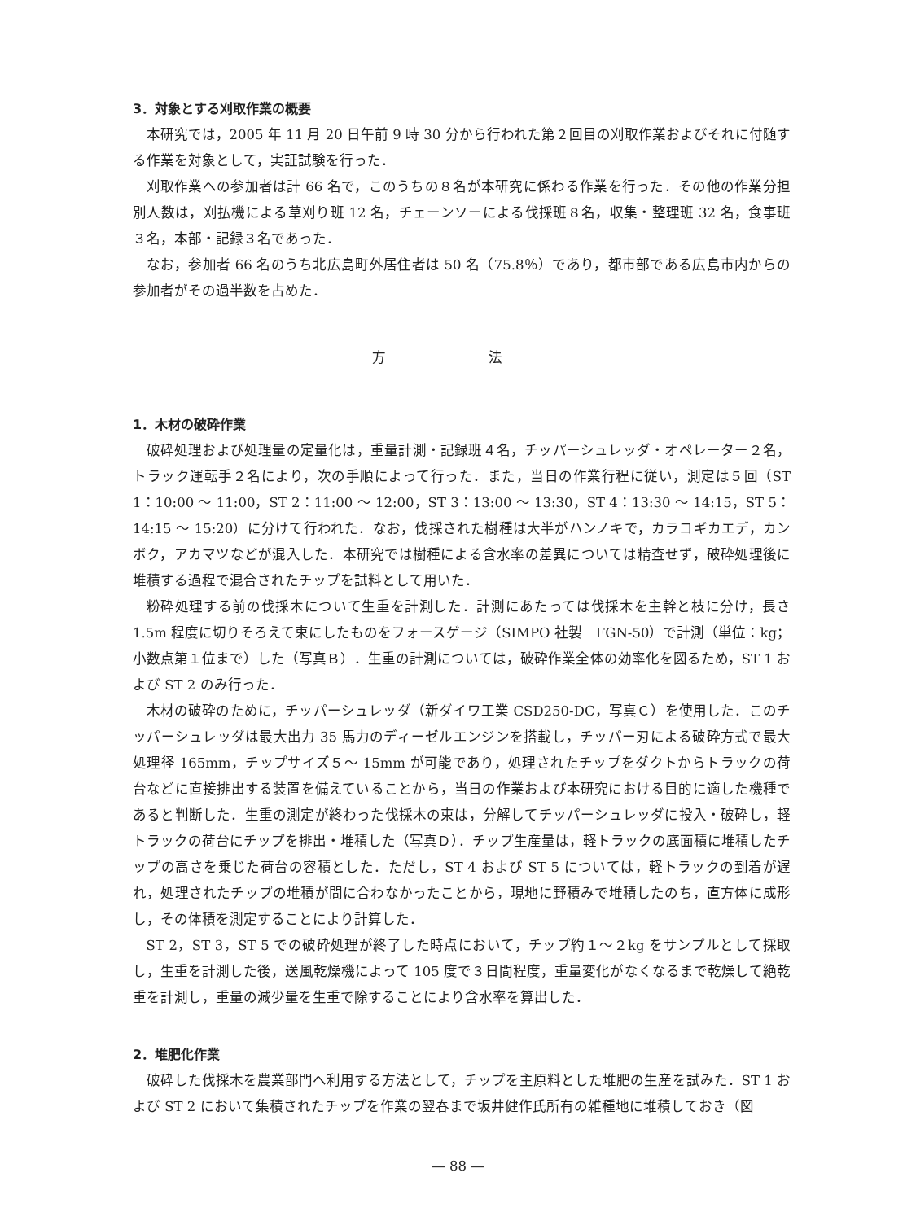3．対象とする刈取作業の概要
本研究では，2005 年 11 月 20 日午前 9 時 30 分から行われた第２回目の刈取作業およびそれに付随する作業を対象として，実証試験を行った．
刈取作業への参加者は計 66 名で，このうちの８名が本研究に係わる作業を行った．その他の作業分担別人数は，刈払機による草刈り班 12 名，チェーンソーによる伐採班８名，収集・整理班 32 名，食事班３名，本部・記録３名であった．
なお，参加者 66 名のうち北広島町外居住者は 50 名（75.8％）であり，都市部である広島市内からの参加者がその過半数を占めた．
方 法
1．木材の破砕作業
破砕処理および処理量の定量化は，重量計測・記録班４名，チッパーシュレッダ・オペレーター２名，トラック運転手２名により，次の手順によって行った．また，当日の作業行程に従い，測定は５回（ST 1：10:00 ～ 11:00，ST 2：11:00 ～ 12:00，ST 3：13:00 ～ 13:30，ST 4：13:30 ～ 14:15，ST 5：14:15 ～ 15:20）に分けて行われた．なお，伐採された樹種は大半がハンノキで，カラコギカエデ，カンボク，アカマツなどが混入した．本研究では樹種による含水率の差異については精査せず，破砕処理後に堆積する過程で混合されたチップを試料として用いた．
粉砕処理する前の伐採木について生重を計測した．計測にあたっては伐採木を主幹と枝に分け，長さ 1.5m 程度に切りそろえて束にしたものをフォースゲージ（SIMPO 社製　FGN-50）で計測（単位：kg；小数点第１位まで）した（写真Ｂ）．生重の計測については，破砕作業全体の効率化を図るため，ST 1 および ST 2 のみ行った．
木材の破砕のために，チッパーシュレッダ（新ダイワ工業 CSD250-DC，写真Ｃ）を使用した．このチッパーシュレッダは最大出力 35 馬力のディーゼルエンジンを搭載し，チッパー刃による破砕方式で最大処理径 165mm，チップサイズ５～ 15mm が可能であり，処理されたチップをダクトからトラックの荷台などに直接排出する装置を備えていることから，当日の作業および本研究における目的に適した機種であると判断した．生重の測定が終わった伐採木の束は，分解してチッパーシュレッダに投入・破砕し，軽トラックの荷台にチップを排出・堆積した（写真Ｄ）．チップ生産量は，軽トラックの底面積に堆積したチップの高さを乗じた荷台の容積とした．ただし，ST 4 および ST 5 については，軽トラックの到着が遅れ，処理されたチップの堆積が間に合わなかったことから，現地に野積みで堆積したのち，直方体に成形し，その体積を測定することにより計算した．
ST 2，ST 3，ST 5 での破砕処理が終了した時点において，チップ約１～２kg をサンプルとして採取し，生重を計測した後，送風乾燥機によって 105 度で３日間程度，重量変化がなくなるまで乾燥して絶乾重を計測し，重量の減少量を生重で除することにより含水率を算出した．
2．堆肥化作業
破砕した伐採木を農業部門へ利用する方法として，チップを主原料とした堆肥の生産を試みた．ST 1 および ST 2 において集積されたチップを作業の翌春まで坂井健作氏所有の雑種地に堆積しておき（図
― 88 ―